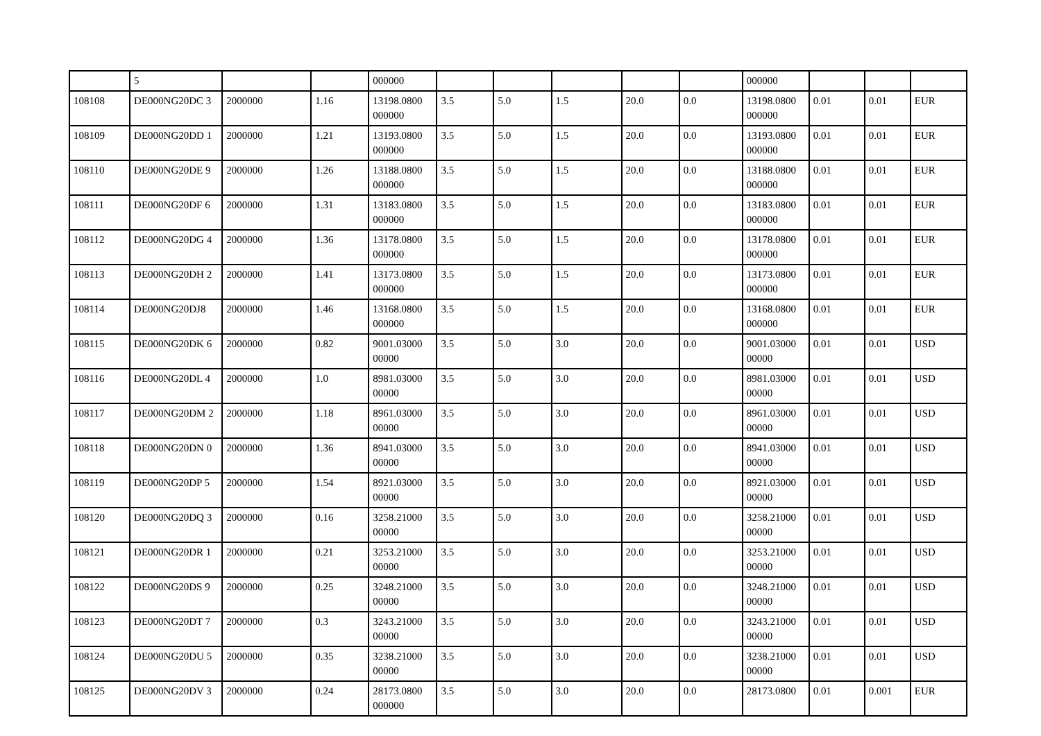| | 5 | | | 000000 | | | | | | 000000 | | | |
| 108108 | DE000NG20DC 3 | 2000000 | 1.16 | 13198.0800 000000 | 3.5 | 5.0 | 1.5 | 20.0 | 0.0 | 13198.0800 000000 | 0.01 | 0.01 | EUR |
| 108109 | DE000NG20DD 1 | 2000000 | 1.21 | 13193.0800 000000 | 3.5 | 5.0 | 1.5 | 20.0 | 0.0 | 13193.0800 000000 | 0.01 | 0.01 | EUR |
| 108110 | DE000NG20DE 9 | 2000000 | 1.26 | 13188.0800 000000 | 3.5 | 5.0 | 1.5 | 20.0 | 0.0 | 13188.0800 000000 | 0.01 | 0.01 | EUR |
| 108111 | DE000NG20DF 6 | 2000000 | 1.31 | 13183.0800 000000 | 3.5 | 5.0 | 1.5 | 20.0 | 0.0 | 13183.0800 000000 | 0.01 | 0.01 | EUR |
| 108112 | DE000NG20DG 4 | 2000000 | 1.36 | 13178.0800 000000 | 3.5 | 5.0 | 1.5 | 20.0 | 0.0 | 13178.0800 000000 | 0.01 | 0.01 | EUR |
| 108113 | DE000NG20DH 2 | 2000000 | 1.41 | 13173.0800 000000 | 3.5 | 5.0 | 1.5 | 20.0 | 0.0 | 13173.0800 000000 | 0.01 | 0.01 | EUR |
| 108114 | DE000NG20DJ8 | 2000000 | 1.46 | 13168.0800 000000 | 3.5 | 5.0 | 1.5 | 20.0 | 0.0 | 13168.0800 000000 | 0.01 | 0.01 | EUR |
| 108115 | DE000NG20DK 6 | 2000000 | 0.82 | 9001.03000 00000 | 3.5 | 5.0 | 3.0 | 20.0 | 0.0 | 9001.03000 00000 | 0.01 | 0.01 | USD |
| 108116 | DE000NG20DL 4 | 2000000 | 1.0 | 8981.03000 00000 | 3.5 | 5.0 | 3.0 | 20.0 | 0.0 | 8981.03000 00000 | 0.01 | 0.01 | USD |
| 108117 | DE000NG20DM 2 | 2000000 | 1.18 | 8961.03000 00000 | 3.5 | 5.0 | 3.0 | 20.0 | 0.0 | 8961.03000 00000 | 0.01 | 0.01 | USD |
| 108118 | DE000NG20DN 0 | 2000000 | 1.36 | 8941.03000 00000 | 3.5 | 5.0 | 3.0 | 20.0 | 0.0 | 8941.03000 00000 | 0.01 | 0.01 | USD |
| 108119 | DE000NG20DP 5 | 2000000 | 1.54 | 8921.03000 00000 | 3.5 | 5.0 | 3.0 | 20.0 | 0.0 | 8921.03000 00000 | 0.01 | 0.01 | USD |
| 108120 | DE000NG20DQ 3 | 2000000 | 0.16 | 3258.21000 00000 | 3.5 | 5.0 | 3.0 | 20.0 | 0.0 | 3258.21000 00000 | 0.01 | 0.01 | USD |
| 108121 | DE000NG20DR 1 | 2000000 | 0.21 | 3253.21000 00000 | 3.5 | 5.0 | 3.0 | 20.0 | 0.0 | 3253.21000 00000 | 0.01 | 0.01 | USD |
| 108122 | DE000NG20DS 9 | 2000000 | 0.25 | 3248.21000 00000 | 3.5 | 5.0 | 3.0 | 20.0 | 0.0 | 3248.21000 00000 | 0.01 | 0.01 | USD |
| 108123 | DE000NG20DT 7 | 2000000 | 0.3 | 3243.21000 00000 | 3.5 | 5.0 | 3.0 | 20.0 | 0.0 | 3243.21000 00000 | 0.01 | 0.01 | USD |
| 108124 | DE000NG20DU 5 | 2000000 | 0.35 | 3238.21000 00000 | 3.5 | 5.0 | 3.0 | 20.0 | 0.0 | 3238.21000 00000 | 0.01 | 0.01 | USD |
| 108125 | DE000NG20DV 3 | 2000000 | 0.24 | 28173.0800 000000 | 3.5 | 5.0 | 3.0 | 20.0 | 0.0 | 28173.0800 | 0.01 | 0.001 | EUR |